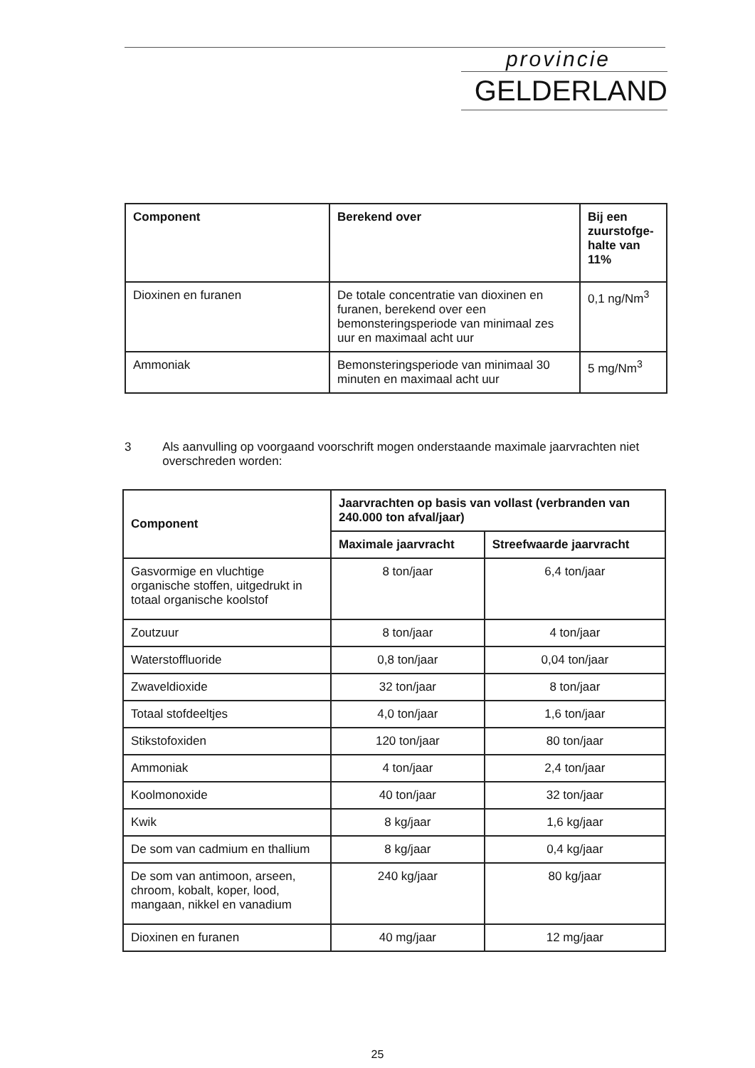provincie
GELDERLAND
| Component | Berekend over | Bij een zuurstofge-halte van 11% |
| --- | --- | --- |
| Dioxinen en furanen | De totale concentratie van dioxinen en furanen, berekend over een bemonsteringsperiode van minimaal zes uur en maximaal acht uur | 0,1 ng/Nm<sup>3</sup> |
| Ammoniak | Bemonsteringsperiode van minimaal 30 minuten en maximaal acht uur | 5 mg/Nm<sup>3</sup> |
3 Als aanvulling op voorgaand voorschrift mogen onderstaande maximale jaarvrachten niet overschreden worden:
| Component | Jaarvrachten op basis van vollast (verbranden van 240.000 ton afval/jaar) | |
| --- | --- | --- |
| | Maximale jaarvracht | Streefwaarde jaarvracht |
| Gasvormige en vluchtige organische stoffen, uitgedrukt in totaal organische koolstof | 8 ton/jaar | 6,4 ton/jaar |
| Zoutzuur | 8 ton/jaar | 4 ton/jaar |
| Waterstoffluoride | 0,8 ton/jaar | 0,04 ton/jaar |
| Zwaveldioxide | 32 ton/jaar | 8 ton/jaar |
| Totaal stofdeeltjes | 4,0 ton/jaar | 1,6 ton/jaar |
| Stikstofoxiden | 120 ton/jaar | 80 ton/jaar |
| Ammoniak | 4 ton/jaar | 2,4 ton/jaar |
| Koolmonoxide | 40 ton/jaar | 32 ton/jaar |
| Kwik | 8 kg/jaar | 1,6 kg/jaar |
| De som van cadmium en thallium | 8 kg/jaar | 0,4 kg/jaar |
| De som van antimoon, arseen, chroom, kobalt, koper, lood, mangaan, nikkel en vanadium | 240 kg/jaar | 80 kg/jaar |
| Dioxinen en furanen | 40 mg/jaar | 12 mg/jaar |
25